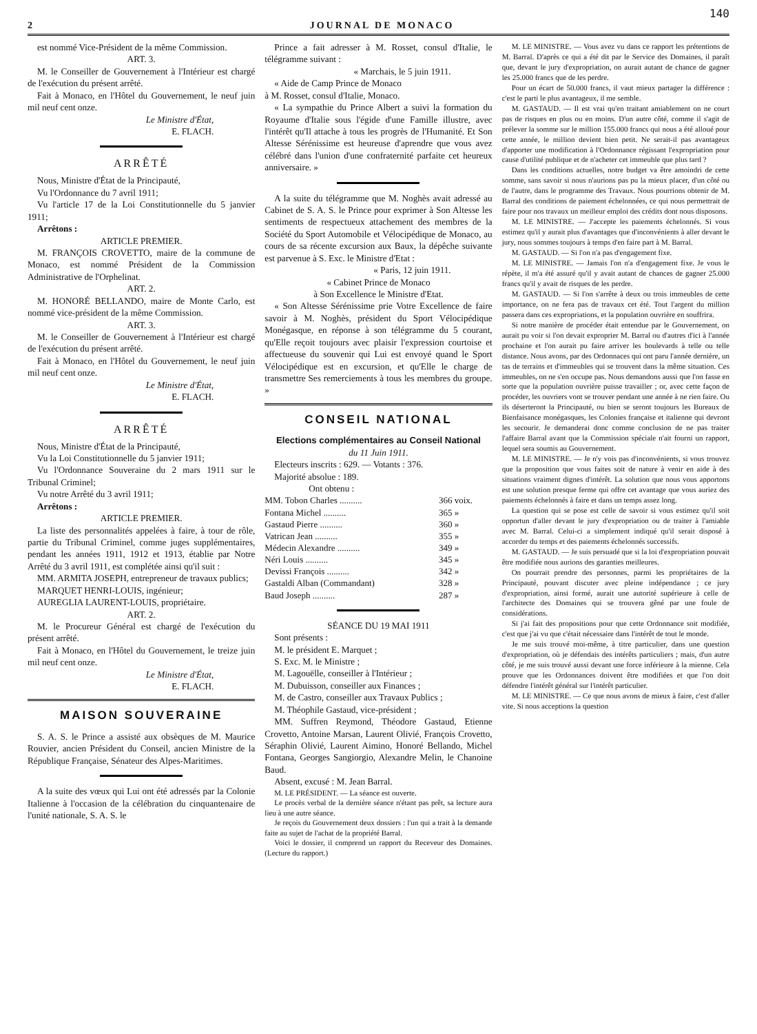140
2 JOURNAL DE MONACO
est nommé Vice-Président de la même Commission.
ART. 3.
M. le Conseiller de Gouvernement à l'Intérieur est chargé de l'exécution du présent arrêté.
Fait à Monaco, en l'Hôtel du Gouvernement, le neuf juin mil neuf cent onze.
Le Ministre d'État,
E. FLACH.
ARRÊTÉ
Nous, Ministre d'État de la Principauté,
Vu l'Ordonnance du 7 avril 1911;
Vu l'article 17 de la Loi Constitutionnelle du 5 janvier 1911;
Arrêtons :
ARTICLE PREMIER.
M. FRANÇOIS CROVETTO, maire de la commune de Monaco, est nommé Président de la Commission Administrative de l'Orphelinat.
ART. 2.
M. HONORÉ BELLANDO, maire de Monte Carlo, est nommé vice-président de la même Commission.
ART. 3.
M. le Conseiller de Gouvernement à l'Intérieur est chargé de l'exécution du présent arrêté.
Fait à Monaco, en l'Hôtel du Gouvernement, le neuf juin mil neuf cent onze.
Le Ministre d'État,
E. FLACH.
ARRÊTÉ
Nous, Ministre d'État de la Principauté,
Vu la Loi Constitutionnelle du 5 janvier 1911;
Vu l'Ordonnance Souveraine du 2 mars 1911 sur le Tribunal Criminel;
Vu notre Arrêté du 3 avril 1911;
Arrêtons :
ARTICLE PREMIER.
La liste des personnalités appelées à faire, à tour de rôle, partie du Tribunal Criminel, comme juges supplémentaires, pendant les années 1911, 1912 et 1913, établie par Notre Arrêté du 3 avril 1911, est complétée ainsi qu'il suit :
MM. ARMITA JOSEPH, entrepreneur de travaux publics;
MARQUET HENRI-LOUIS, ingénieur;
AUREGLIA LAURENT-LOUIS, propriétaire.
ART. 2.
M. le Procureur Général est chargé de l'exécution du présent arrêté.
Fait à Monaco, en l'Hôtel du Gouvernement, le treize juin mil neuf cent onze.
Le Ministre d'État,
E. FLACH.
MAISON SOUVERAINE
S. A. S. le Prince a assisté aux obsèques de M. Maurice Rouvier, ancien Président du Conseil, ancien Ministre de la République Française, Sénateur des Alpes-Maritimes.
A la suite des vœux qui Lui ont été adressés par la Colonie Italienne à l'occasion de la célébration du cinquantenaire de l'unité nationale, S. A. S. le
Prince a fait adresser à M. Rosset, consul d'Italie, le télégramme suivant :
« Marchais, le 5 juin 1911.
« Aide de Camp Prince de Monaco
à M. Rosset, consul d'Italie, Monaco.
« La sympathie du Prince Albert a suivi la formation du Royaume d'Italie sous l'égide d'une Famille illustre, avec l'intérêt qu'Il attache à tous les progrès de l'Humanité. Et Son Altesse Sérénissime est heureuse d'aprendre que vous avez célébré dans l'union d'une confraternité parfaite cet heureux anniversaire. »
A la suite du télégramme que M. Noghès avait adressé au Cabinet de S. A. S. le Prince pour exprimer à Son Altesse les sentiments de respectueux attachement des membres de la Société du Sport Automobile et Vélocipédique de Monaco, au cours de sa récente excursion aux Baux, la dépêche suivante est parvenue à S. Exc. le Ministre d'Etat :
« Paris, 12 juin 1911.
« Cabinet Prince de Monaco
à Son Excellence le Ministre d'Etat.
« Son Altesse Sérénissime prie Votre Excellence de faire savoir à M. Noghès, président du Sport Vélocipédique Monégasque, en réponse à son télégramme du 5 courant, qu'Elle reçoit toujours avec plaisir l'expression courtoise et affectueuse du souvenir qui Lui est envoyé quand le Sport Vélocipédique est en excursion, et qu'Elle le charge de transmettre Ses remerciements à tous les membres du groupe. »
CONSEIL NATIONAL
Elections complémentaires au Conseil National
du 11 Juin 1911.
Electeurs inscrits : 629. — Votants : 376.
Majorité absolue : 189.
Ont obtenu :
| MM. Tobon Charles .......... | 366 voix. |
| Fontana Michel .......... | 365 » |
| Gastaud Pierre .......... | 360 » |
| Vatrican Jean .......... | 355 » |
| Médecin Alexandre .......... | 349 » |
| Néri Louis .......... | 345 » |
| Devissi François .......... | 342 » |
| Gastaldi Alban (Commandant) | 328 » |
| Baud Joseph .......... | 287 » |
SÉANCE DU 19 MAI 1911
Sont présents :
M. le président E. Marquet ;
S. Exc. M. le Ministre ;
M. Lagouëlle, conseiller à l'Intérieur ;
M. Dubuisson, conseiller aux Finances ;
M. de Castro, conseiller aux Travaux Publics ;
M. Théophile Gastaud, vice-président ;
MM. Suffren Reymond, Théodore Gastaud, Etienne Crovetto, Antoine Marsan, Laurent Olivié, François Crovetto, Séraphin Olivié, Laurent Aimino, Honoré Bellando, Michel Fontana, Georges Sangiorgio, Alexandre Melin, le Chanoine Baud.
Absent, excusé : M. Jean Barral.
M. LE PRÉSIDENT. — La séance est ouverte.
Le procès verbal de la dernière séance n'étant pas prêt, sa lecture aura lieu à une autre séance.
Je reçois du Gouvernement deux dossiers : l'un qui a trait à la demande faite au sujet de l'achat de la propriété Barral.
Voici le dossier, il comprend un rapport du Receveur des Domaines. (Lecture du rapport.)
M. LE MINISTRE. — Vous avez vu dans ce rapport les prétentions de M. Barral. D'après ce qui a été dit par le Service des Domaines, il paraît que, devant le jury d'expropriation, on aurait autant de chance de gagner les 25.000 francs que de les perdre.
Pour un écart de 50.000 francs, il vaut mieux partager la différence : c'est le parti le plus avantageux, il me semble.
M. GASTAUD. — Il est vrai qu'en traitant amiablement on ne court pas de risques en plus ou en moins. D'un autre côté, comme il s'agit de prélever la somme sur le million 155.000 francs qui nous a été alloué pour cette année, le million devient bien petit. Ne serait-il pas avantageux d'apporter une modification à l'Ordonnance régissant l'expropriation pour cause d'utilité publique et de n'acheter cet immeuble que plus tard ?
Dans les conditions actuelles, notre budget va être amoindri de cette somme, sans savoir si nous n'aurions pas pu la mieux placer, d'un côté ou de l'autre, dans le programme des Travaux. Nous pourrions obtenir de M. Barral des conditions de paiement échelonnées, ce qui nous permettrait de faire pour nos travaux un meilleur emploi des crédits dont nous disposons.
M. LE MINISTRE. — J'accepte les paiements échelonnés. Si vous estimez qu'il y aurait plus d'avantages que d'inconvénients à aller devant le jury, nous sommes toujours à temps d'en faire part à M. Barral.
M. GASTAUD. — Si l'on n'a pas d'engagement fixe.
M. LE MINISTRE. — Jamais l'on n'a d'engagement fixe. Je vous le répète, il m'a été assuré qu'il y avait autant de chances de gagner 25.000 francs qu'il y avait de risques de les perdre.
M. GASTAUD. — Si l'on s'arrête à deux ou trois immeubles de cette importance, on ne fera pas de travaux cet été. Tout l'argent du million passera dans ces expropriations, et la population ouvrière en souffrira.
Si notre manière de procéder était entendue par le Gouvernement, on aurait pu voir si l'on devait exproprier M. Barral ou d'autres d'ici à l'année prochaine et l'on aurait pu faire arriver les boulevards à telle ou telle distance. Nous avons, par des Ordonnaces qui ont paru l'année dernière, un tas de terrains et d'immeubles qui se trouvent dans la même situation. Ces immeubles, on ne s'en occupe pas. Nous demandons aussi que l'on fasse en sorte que la population ouvrière puisse travailler ; or, avec cette façon de procéder, les ouvriers vont se trouver pendant une année à ne rien faire. Ou ils déserteront la Principauté, ou bien se seront toujours les Bureaux de Bienfaisance monégasques, les Colonies française et italienne qui devront les secourir. Je demanderai donc comme conclusion de ne pas traiter l'affaire Barral avant que la Commission spéciale n'ait fourni un rapport, lequel sera soumis au Gouvernement.
M. LE MINISTRE. — Je n'y vois pas d'inconvénients, si vous trouvez que la proposition que vous faites soit de nature à venir en aide à des situations vraiment dignes d'intérêt. La solution que nous vous apportons est une solution presque ferme qui offre cet avantage que vous auriez des paiements échelonnés à faire et dans un temps assez long.
La question qui se pose est celle de savoir si vous estimez qu'il soit opportun d'aller devant le jury d'expropriation ou de traiter à l'amiable avec M. Barral. Celui-ci a simplement indiqué qu'il serait disposé à accorder du temps et des paiements échelonnés successifs.
M. GASTAUD. — Je suis persuadé que si la loi d'expropriation pouvait être modifiée nous aurions des garanties meilleures.
On pourrait prendre des personnes, parmi les propriétaires de la Principauté, pouvant discuter avec pleine indépendance ; ce jury d'expropriation, ainsi formé, aurait une autorité supérieure à celle de l'architecte des Domaines qui se trouvera gêné par une foule de considérations.
Si j'ai fait des propositions pour que cette Ordonnance soit modifiée, c'est que j'ai vu que c'était nécessaire dans l'intérêt de tout le monde.
Je me suis trouvé moi-même, à titre particulier, dans une question d'expropriation, où je défendais des intérêts particuliers ; mais, d'un autre côté, je me suis trouvé aussi devant une force inférieure à la mienne. Cela prouve que les Ordonnances doivent être modifiées et que l'on doit défendre l'intérêt général sur l'intérêt particulier.
M. LE MINISTRE. — Ce que nous avons de mieux à faire, c'est d'aller vite. Si nous acceptions la question